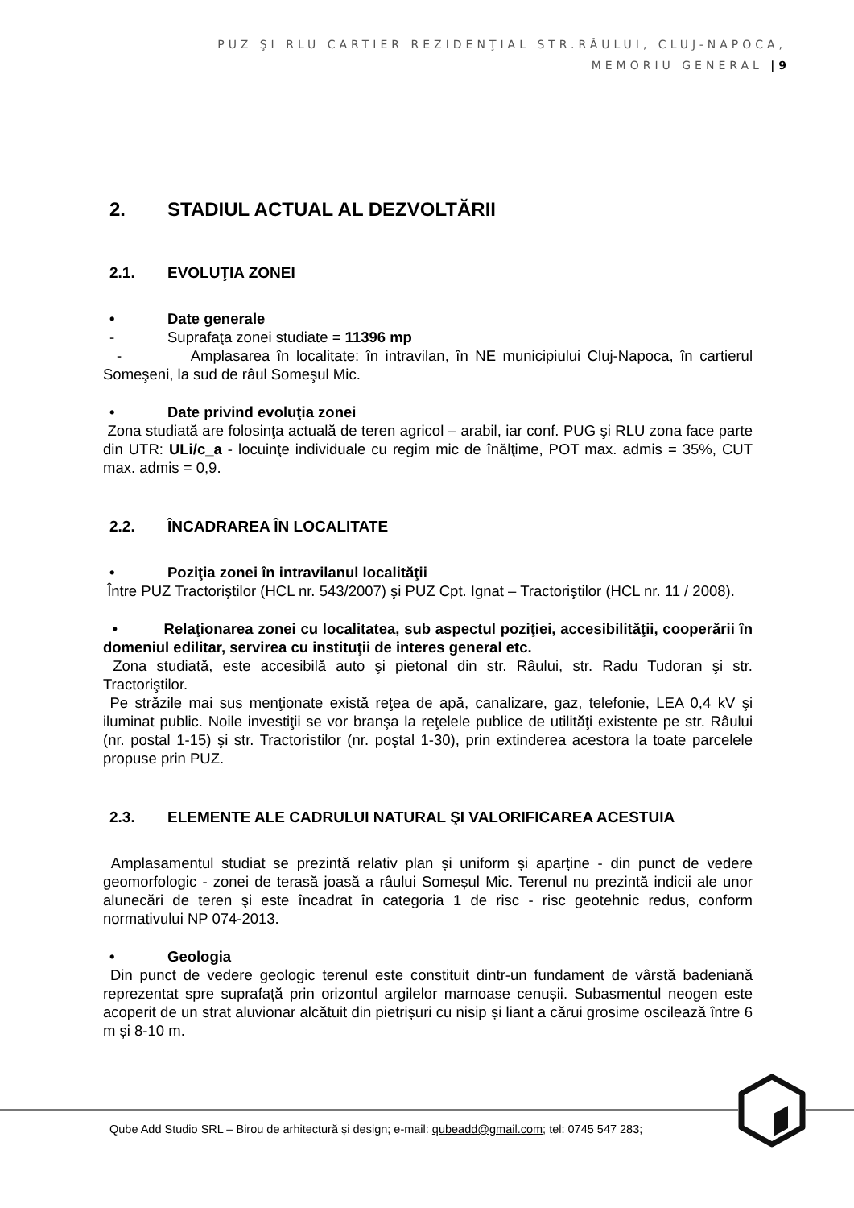PUZ ŞI RLU CARTIER REZIDENŢIAL STR.RÂULUI, CLUJ-NAPOCA,
MEMORIU GENERAL | 9
2. STADIUL ACTUAL AL DEZVOLTĂRII
2.1. EVOLUŢIA ZONEI
• Date generale
- Suprafaţa zonei studiate = 11396 mp
- Amplasarea în localitate: în intravilan, în NE municipiului Cluj-Napoca, în cartierul Someşeni, la sud de râul Someşul Mic.
• Date privind evoluţia zonei
Zona studiată are folosinţa actuală de teren agricol – arabil, iar conf. PUG şi RLU zona face parte din UTR: ULi/c_a - locuinţe individuale cu regim mic de înălţime, POT max. admis = 35%, CUT max. admis = 0,9.
2.2. ÎNCADRAREA ÎN LOCALITATE
• Poziţia zonei în intravilanul localităţii
Între PUZ Tractoriştilor (HCL nr. 543/2007) şi PUZ Cpt. Ignat – Tractoriştilor (HCL nr. 11 / 2008).
• Relaţionarea zonei cu localitatea, sub aspectul poziţiei, accesibilităţii, cooperării în domeniul edilitar, servirea cu instituţii de interes general etc.
Zona studiată, este accesibilă auto şi pietonal din str. Râului, str. Radu Tudoran şi str. Tractoriştilor.
Pe străzile mai sus menţionate există reţea de apă, canalizare, gaz, telefonie, LEA 0,4 kV şi iluminat public. Noile investiţii se vor branşa la reţelele publice de utilităţi existente pe str. Râului (nr. postal 1-15) şi str. Tractoristilor (nr. poştal 1-30), prin extinderea acestora la toate parcelele propuse prin PUZ.
2.3. ELEMENTE ALE CADRULUI NATURAL ŞI VALORIFICAREA ACESTUIA
Amplasamentul studiat se prezintă relativ plan și uniform și aparține - din punct de vedere geomorfologic - zonei de terasă joasă a râului Someșul Mic. Terenul nu prezintă indicii ale unor alunecări de teren şi este încadrat în categoria 1 de risc - risc geotehnic redus, conform normativului NP 074-2013.
• Geologia
Din punct de vedere geologic terenul este constituit dintr-un fundament de vârstă badeniană reprezentat spre suprafață prin orizontul argilelor marnoase cenușii. Subasmentul neogen este acoperit de un strat aluvionar alcătuit din pietrișuri cu nisip și liant a cărui grosime oscilează între 6 m și 8-10 m.
Qube Add Studio SRL – Birou de arhitectură și design; e-mail: qubeadd@gmail.com; tel: 0745 547 283;